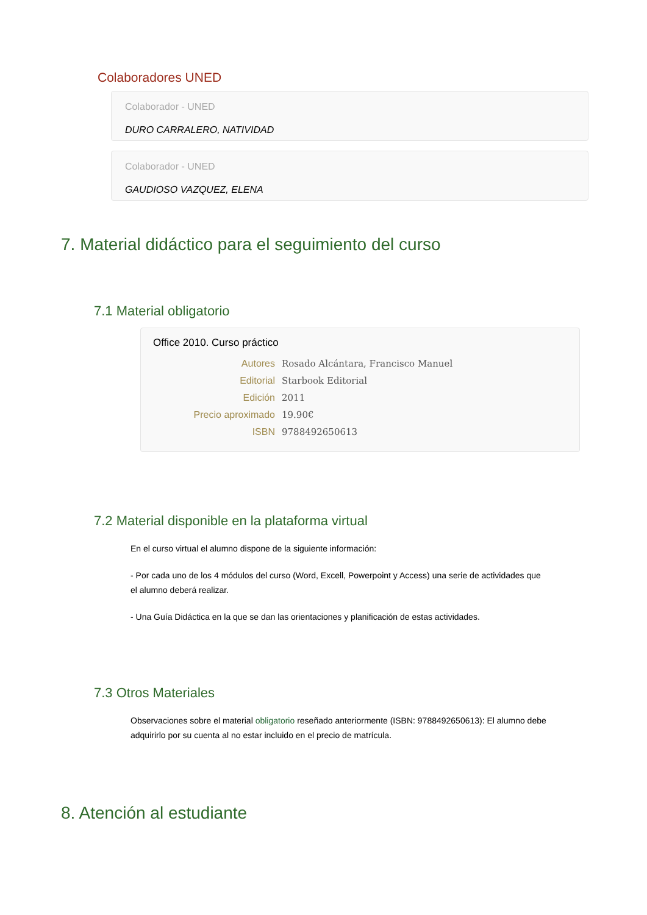Colaboradores UNED
Colaborador - UNED
DURO CARRALERO, NATIVIDAD
Colaborador - UNED
GAUDIOSO VAZQUEZ, ELENA
7. Material didáctico para el seguimiento del curso
7.1 Material obligatorio
Office 2010. Curso práctico
| Autores | Rosado Alcántara, Francisco Manuel |
| Editorial | Starbook Editorial |
| Edición | 2011 |
| Precio aproximado | 19.90€ |
| ISBN | 9788492650613 |
7.2 Material disponible en la plataforma virtual
En el curso virtual el alumno dispone de la siguiente información:
- Por cada uno de los 4 módulos del curso (Word, Excell, Powerpoint y Access) una serie de actividades que el alumno deberá realizar.
- Una Guía Didáctica en la que se dan las orientaciones y planificación de estas actividades.
7.3 Otros Materiales
Observaciones sobre el material obligatorio reseñado anteriormente (ISBN: 9788492650613): El alumno debe adquirirlo por su cuenta al no estar incluido en el precio de matrícula.
8. Atención al estudiante